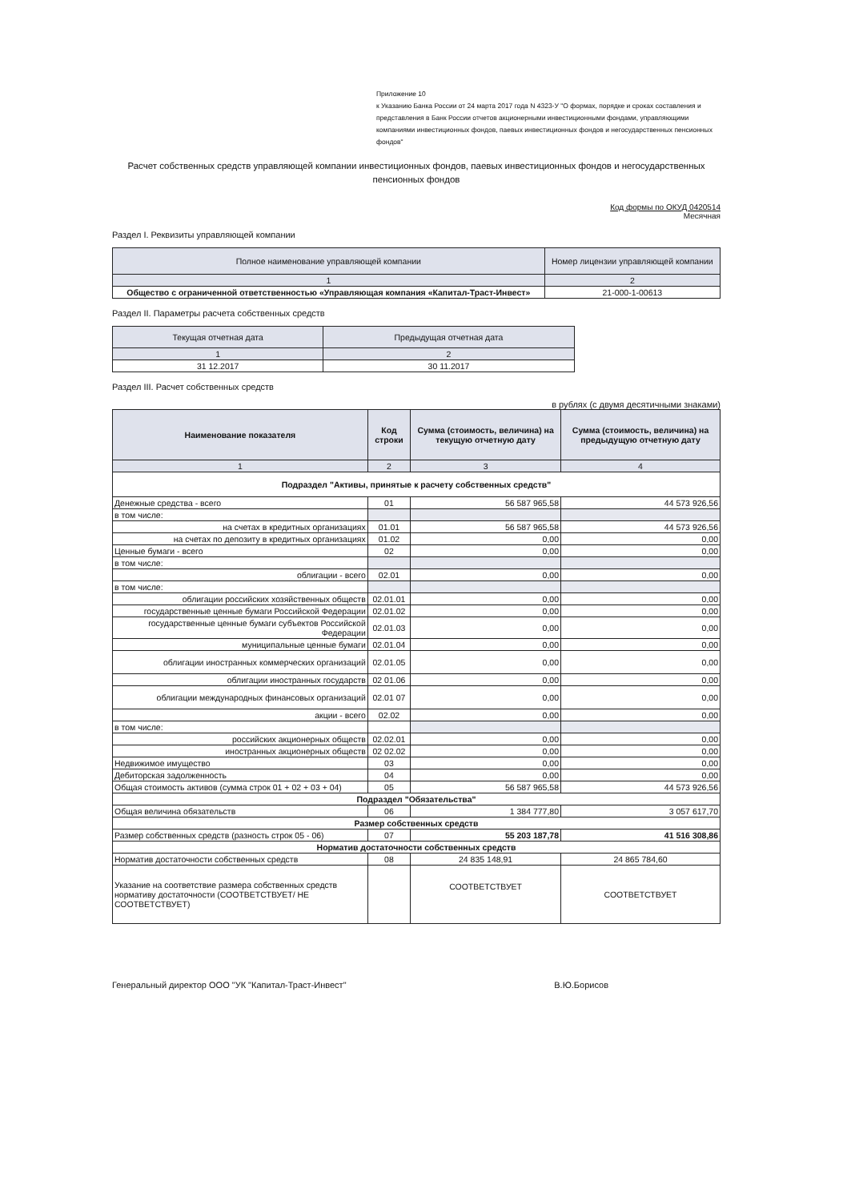Приложение 10
к Указанию Банка России от 24 марта 2017 года N 4323-У "О формах, порядке и сроках составления и представления в Банк России отчетов акционерными инвестиционными фондами, управляющими компаниями инвестиционных фондов, паевых инвестиционных фондов и негосударственных пенсионных фондов"
Расчет собственных средств управляющей компании инвестиционных фондов, паевых инвестиционных фондов и негосударственных пенсионных фондов
Код формы по ОКУД 0420514
Месячная
Раздел I. Реквизиты управляющей компании
| Полное наименование управляющей компании | Номер лицензии управляющей компании |
| --- | --- |
| 1 | 2 |
| Общество с ограниченной ответственностью «Управляющая компания «Капитал-Траст-Инвест» | 21-000-1-00613 |
Раздел II. Параметры расчета собственных средств
| Текущая отчетная дата | Предыдущая отчетная дата |
| --- | --- |
| 1 | 2 |
| 31 12.2017 | 30 11.2017 |
Раздел III. Расчет собственных средств
в рублях (с двумя десятичными знаками)
| Наименование показателя | Код строки | Сумма (стоимость, величина) на текущую отчетную дату | Сумма (стоимость, величина) на предыдущую отчетную дату |
| --- | --- | --- | --- |
| 1 | 2 | 3 | 4 |
| Подраздел "Активы, принятые к расчету собственных средств" | | | |
| Денежные средства - всего | 01 | 56 587 965,58 | 44 573 926,56 |
| в том числе: | | | |
| на счетах в кредитных организациях | 01.01 | 56 587 965,58 | 44 573 926,56 |
| на счетах по депозиту в кредитных организациях | 01.02 | 0,00 | 0,00 |
| Ценные бумаги - всего | 02 | 0,00 | 0,00 |
| в том числе: | | | |
| облигации - всего | 02.01 | 0,00 | 0,00 |
| в том числе: | | | |
| облигации российских хозяйственных обществ | 02.01.01 | 0,00 | 0,00 |
| государственные ценные бумаги Российской Федерации | 02.01.02 | 0,00 | 0,00 |
| государственные ценные бумаги субъектов Российской Федерации | 02.01.03 | 0,00 | 0,00 |
| муниципальные ценные бумаги | 02.01.04 | 0,00 | 0,00 |
| облигации иностранных коммерческих организаций | 02.01.05 | 0,00 | 0,00 |
| облигации иностранных государств | 02 01.06 | 0,00 | 0,00 |
| облигации международных финансовых организаций | 02.01 07 | 0,00 | 0,00 |
| акции - всего | 02.02 | 0,00 | 0,00 |
| в том числе: | | | |
| российских акционерных обществ | 02.02.01 | 0,00 | 0,00 |
| иностранных акционерных обществ | 02 02.02 | 0,00 | 0,00 |
| Недвижимое имущество | 03 | 0,00 | 0,00 |
| Дебиторская задолженность | 04 | 0,00 | 0,00 |
| Общая стоимость активов (сумма строк 01 + 02 + 03 + 04) | 05 | 56 587 965,58 | 44 573 926,56 |
| Подраздел "Обязательства" | | | |
| Общая величина обязательств | 06 | 1 384 777,80 | 3 057 617,70 |
| Размер собственных средств | | | |
| Размер собственных средств (разность строк 05 - 06) | 07 | 55 203 187,78 | 41 516 308,86 |
| Норматив достаточности собственных средств | | | |
| Норматив достаточности собственных средств | 08 | 24 835 148,91 | 24 865 784,60 |
| Указание на соответствие размера собственных средств нормативу достаточности (СООТВЕТСТВУЕТ/ НЕ СООТВЕТСТВУЕТ) | | СООТВЕТСТВУЕТ | СООТВЕТСТВУЕТ |
Генеральный директор ООО "УК "Капитал-Траст-Инвест" В.Ю.Борисов